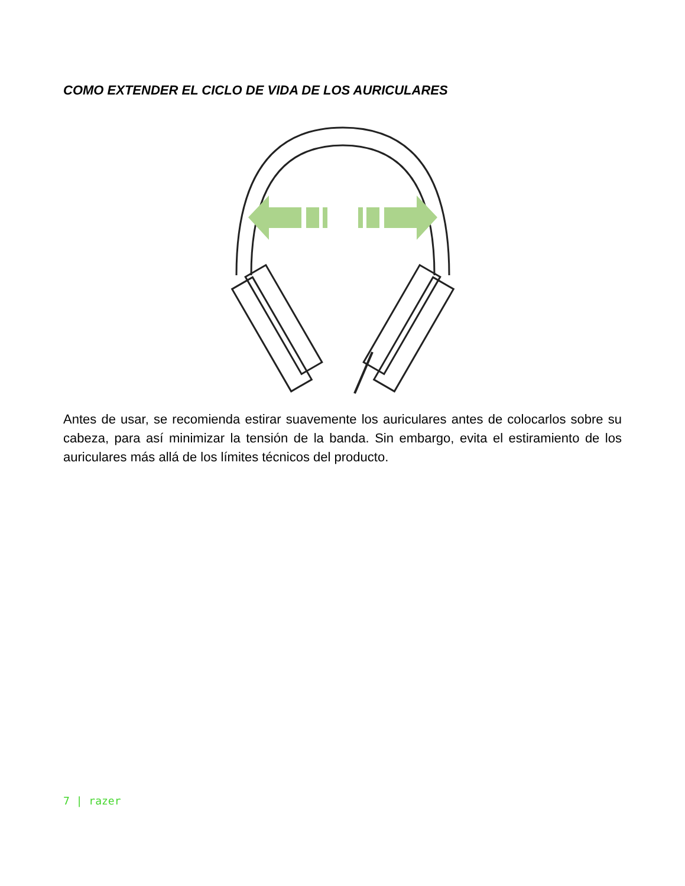COMO EXTENDER EL CICLO DE VIDA DE LOS AURICULARES
Antes de usar, se recomienda estirar suavemente los auriculares antes de colocarlos sobre su cabeza, para así minimizar la tensión de la banda. Sin embargo, evita el estiramiento de los auriculares más allá de los límites técnicos del producto.
7 | razer